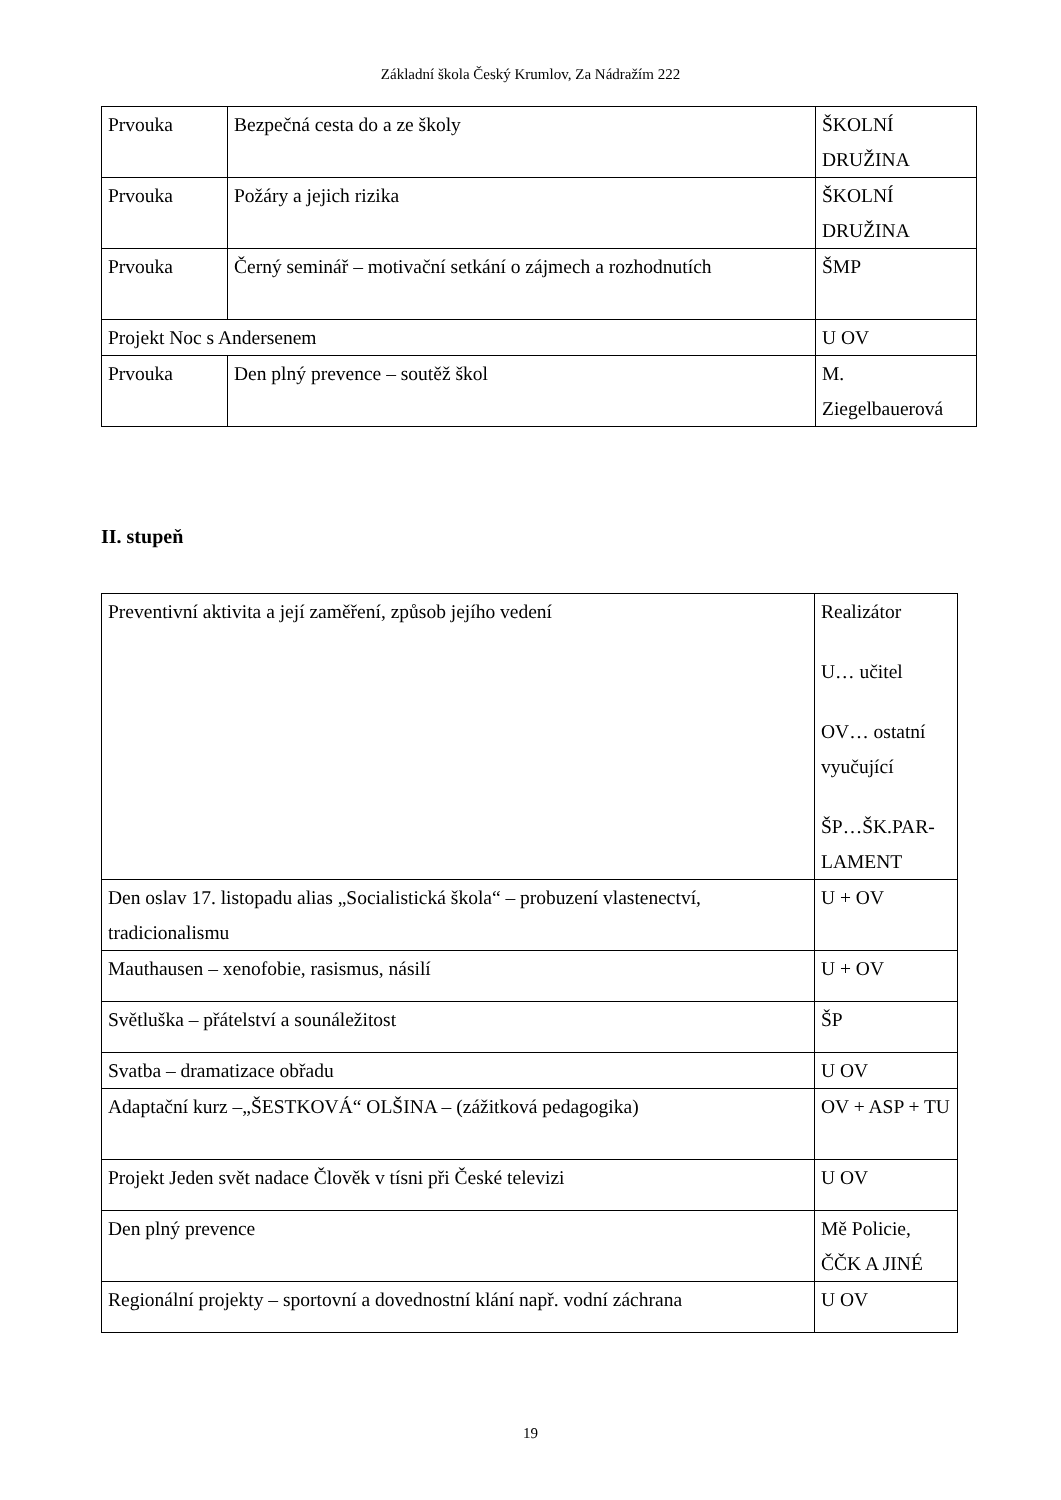Základní škola Český Krumlov, Za Nádražím 222
| Prvouka | Bezpečná cesta do a ze školy | ŠKOLNÍ DRUŽINA |
| Prvouka | Požáry a jejich rizika | ŠKOLNÍ DRUŽINA |
| Prvouka | Černý seminář – motivační setkání o zájmech a rozhodnutích | ŠMP |
| Projekt Noc s Andersenem | | U OV |
| Prvouka | Den plný prevence – soutěž škol | M. Ziegelbauerová |
II. stupeň
| Preventivní aktivita a její zaměření, způsob jejího vedení | Realizátor U… učitel OV… ostatní vyučující ŠP…ŠK.PAR-LAMENT |
| Den oslav 17. listopadu alias „Socialistická škola“ – probuzení vlastenectví, tradicionalismu | U + OV |
| Mauthausen – xenofobie, rasismus, násilí | U + OV |
| Světluška – přátelství a sounáležitost | ŠP |
| Svatba – dramatizace obřadu | U OV |
| Adaptační kurz –„ŠESTKOVÁ“ OLŠINA – (zážitková pedagogika) | OV + ASP + TU |
| Projekt Jeden svět nadace Člověk v tísni při České televizi | U OV |
| Den plný prevence | Mě Policie, ČČK A JINÉ |
| Regionální projekty – sportovní a dovednostní klání např. vodní záchrana | U OV |
19